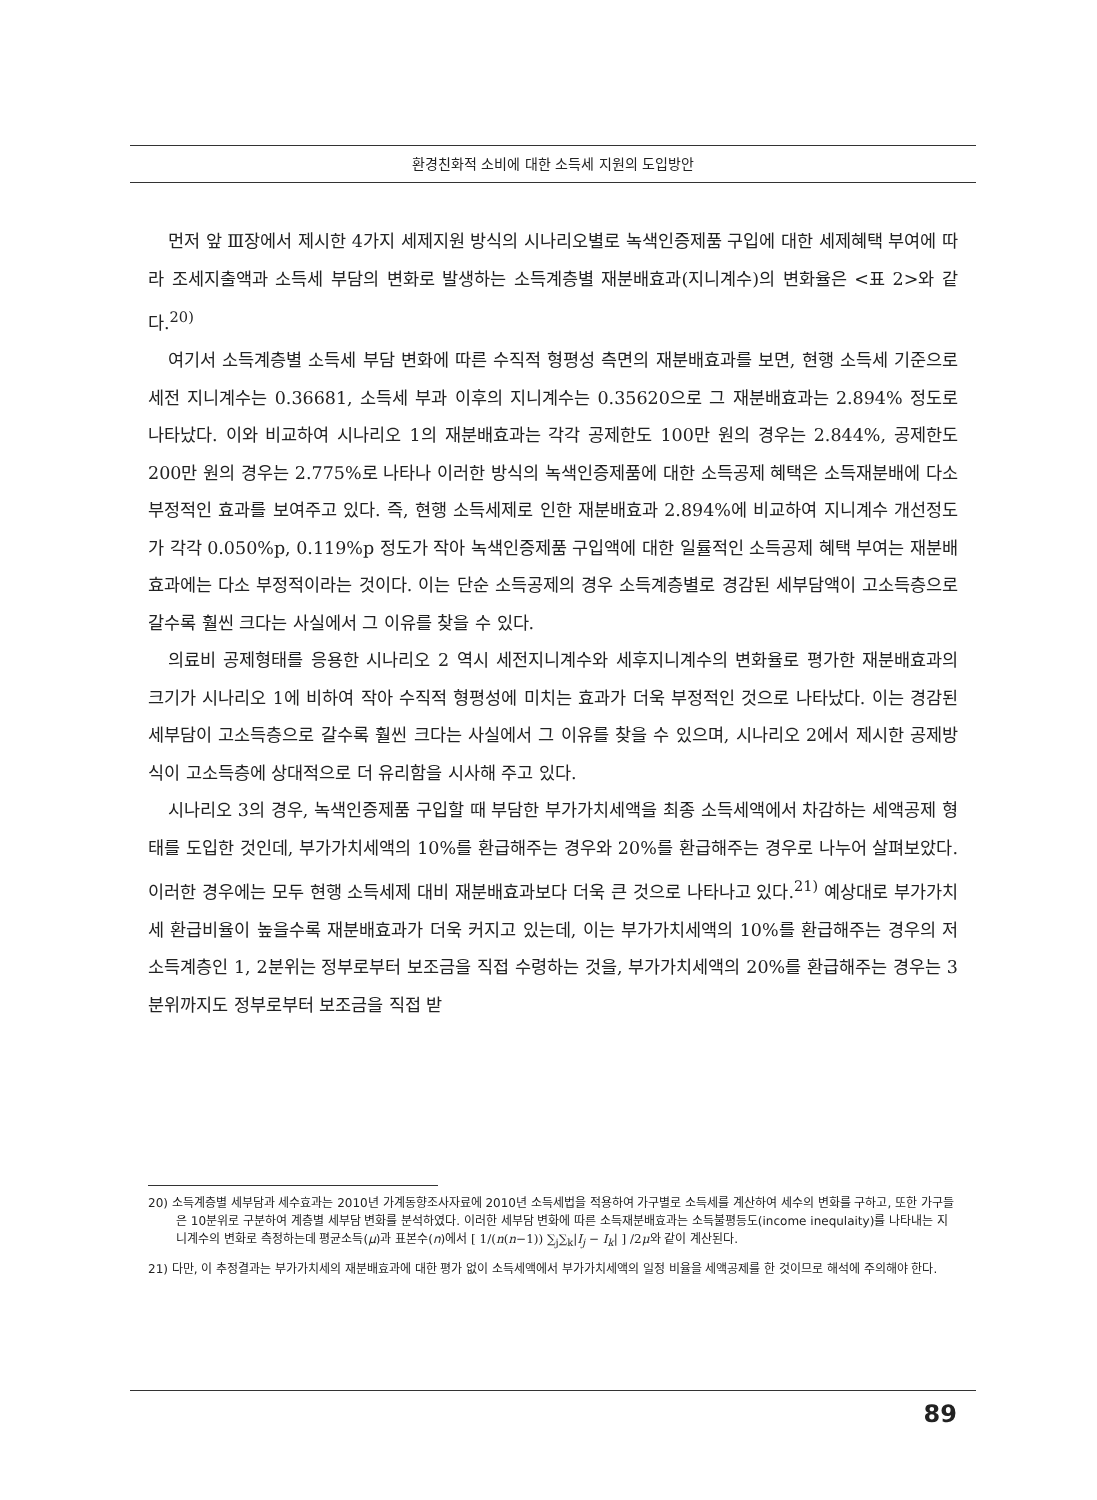환경친화적 소비에 대한 소득세 지원의 도입방안
먼저 앞 Ⅲ장에서 제시한 4가지 세제지원 방식의 시나리오별로 녹색인증제품 구입에 대한 세제혜택 부여에 따라 조세지출액과 소득세 부담의 변화로 발생하는 소득계층별 재분배효과(지니계수)의 변화율은 <표 2>와 같다.<sup>20)</sup>
여기서 소득계층별 소득세 부담 변화에 따른 수직적 형평성 측면의 재분배효과를 보면, 현행 소득세 기준으로 세전 지니계수는 0.36681, 소득세 부과 이후의 지니계수는 0.35620으로 그 재분배효과는 2.894% 정도로 나타났다. 이와 비교하여 시나리오 1의 재분배효과는 각각 공제한도 100만 원의 경우는 2.844%, 공제한도 200만 원의 경우는 2.775%로 나타나 이러한 방식의 녹색인증제품에 대한 소득공제 혜택은 소득재분배에 다소 부정적인 효과를 보여주고 있다. 즉, 현행 소득세제로 인한 재분배효과 2.894%에 비교하여 지니계수 개선정도가 각각 0.050%p, 0.119%p 정도가 작아 녹색인증제품 구입액에 대한 일률적인 소득공제 혜택 부여는 재분배효과에는 다소 부정적이라는 것이다. 이는 단순 소득공제의 경우 소득계층별로 경감된 세부담액이 고소득층으로 갈수록 훨씬 크다는 사실에서 그 이유를 찾을 수 있다.
의료비 공제형태를 응용한 시나리오 2 역시 세전지니계수와 세후지니계수의 변화율로 평가한 재분배효과의 크기가 시나리오 1에 비하여 작아 수직적 형평성에 미치는 효과가 더욱 부정적인 것으로 나타났다. 이는 경감된 세부담이 고소득층으로 갈수록 훨씬 크다는 사실에서 그 이유를 찾을 수 있으며, 시나리오 2에서 제시한 공제방식이 고소득층에 상대적으로 더 유리함을 시사해 주고 있다.
시나리오 3의 경우, 녹색인증제품 구입할 때 부담한 부가가치세액을 최종 소득세액에서 차감하는 세액공제 형태를 도입한 것인데, 부가가치세액의 10%를 환급해주는 경우와 20%를 환급해주는 경우로 나누어 살펴보았다. 이러한 경우에는 모두 현행 소득세제 대비 재분배효과보다 더욱 큰 것으로 나타나고 있다.<sup>21)</sup> 예상대로 부가가치세 환급비율이 높을수록 재분배효과가 더욱 커지고 있는데, 이는 부가가치세액의 10%를 환급해주는 경우의 저소득계층인 1, 2분위는 정부로부터 보조금을 직접 수령하는 것을, 부가가치세액의 20%를 환급해주는 경우는 3분위까지도 정부로부터 보조금을 직접 받
20) 소득계층별 세부담과 세수효과는 2010년 가계동향조사자료에 2010년 소득세법을 적용하여 가구별로 소득세를 계산하여 세수의 변화를 구하고, 또한 가구들은 10분위로 구분하여 계층별 세부담 변화를 분석하였다. 이러한 세부담 변화에 따른 소득재분배효과는 소득불평등도(income inequlaity)를 나타내는 지니계수의 변화로 측정하는데 평균소득(μ)과 표본수(n)에서 [ 1/(n(n−1)) ∑<sub>j</sub>∑<sub>k</sub>|I<sub>j</sub> − I<sub>k</sub>| ] /2μ와 같이 계산된다.
21) 다만, 이 추정결과는 부가가치세의 재분배효과에 대한 평가 없이 소득세액에서 부가가치세액의 일정 비율을 세액공제를 한 것이므로 해석에 주의해야 한다.
89